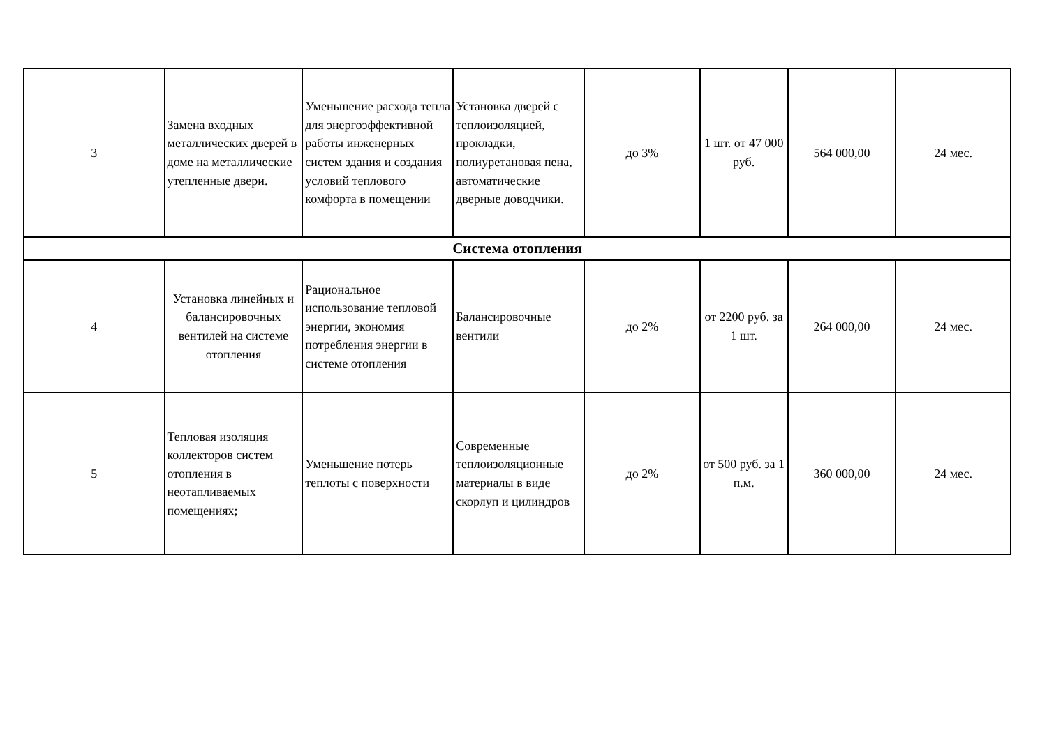| 3 | Замена входных металлических дверей в доме на металлические утепленные двери. | Уменьшение расхода тепла для энергоэффективной работы инженерных систем здания и создания условий теплового комфорта в помещении | Установка дверей с теплоизоляцией, прокладки, полиуретановая пена, автоматические дверные доводчики. | до 3% | 1 шт. от 47 000 руб. | 564 000,00 | 24 мес. |
| Система отопления | | | | | | | |
| 4 | Установка линейных и балансировочных вентилей на системе отопления | Рациональное использование тепловой энергии, экономия потребления энергии в системе отопления | Балансировочные вентили | до 2% | от 2200 руб. за 1 шт. | 264 000,00 | 24 мес. |
| 5 | Тепловая изоляция коллекторов систем отопления в неотапливаемых помещениях; | Уменьшение потерь теплоты с поверхности | Современные теплоизоляционные материалы в виде скорлуп и цилиндров | до 2% | от 500 руб. за 1 п.м. | 360 000,00 | 24 мес. |